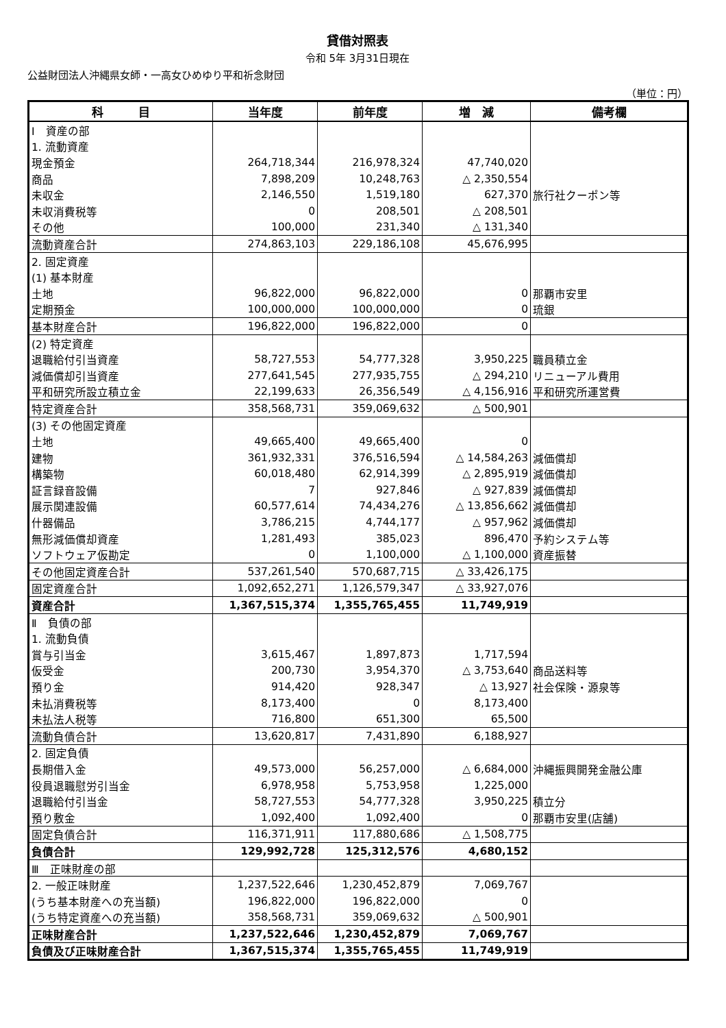貸借対照表
令和 5年 3月31日現在
公益財団法人沖縄県女師・一高女ひめゆり平和祈念財団
（単位：円）
| 科 目 | 当年度 | 前年度 | 増 減 | 備考欄 |
| --- | --- | --- | --- | --- |
| Ⅰ 資産の部 | | | | |
| 1. 流動資産 | | | | |
| 現金預金 | 264,718,344 | 216,978,324 | 47,740,020 | |
| 商品 | 7,898,209 | 10,248,763 | △ 2,350,554 | |
| 未収金 | 2,146,550 | 1,519,180 | 627,370 | 旅行社クーポン等 |
| 未収消費税等 | 0 | 208,501 | △ 208,501 | |
| その他 | 100,000 | 231,340 | △ 131,340 | |
| 流動資産合計 | 274,863,103 | 229,186,108 | 45,676,995 | |
| 2. 固定資産 | | | | |
| (1) 基本財産 | | | | |
| 土地 | 96,822,000 | 96,822,000 | 0 | 那覇市安里 |
| 定期預金 | 100,000,000 | 100,000,000 | 0 | 琉銀 |
| 基本財産合計 | 196,822,000 | 196,822,000 | 0 | |
| (2) 特定資産 | | | | |
| 退職給付引当資産 | 58,727,553 | 54,777,328 | 3,950,225 | 職員積立金 |
| 減価償却引当資産 | 277,641,545 | 277,935,755 | △ 294,210 | リニューアル費用 |
| 平和研究所設立積立金 | 22,199,633 | 26,356,549 | △ 4,156,916 | 平和研究所運営費 |
| 特定資産合計 | 358,568,731 | 359,069,632 | △ 500,901 | |
| (3) その他固定資産 | | | | |
| 土地 | 49,665,400 | 49,665,400 | 0 | |
| 建物 | 361,932,331 | 376,516,594 | △ 14,584,263 | 減価償却 |
| 構築物 | 60,018,480 | 62,914,399 | △ 2,895,919 | 減価償却 |
| 証言録音設備 | 7 | 927,846 | △ 927,839 | 減価償却 |
| 展示関連設備 | 60,577,614 | 74,434,276 | △ 13,856,662 | 減価償却 |
| 什器備品 | 3,786,215 | 4,744,177 | △ 957,962 | 減価償却 |
| 無形減価償却資産 | 1,281,493 | 385,023 | 896,470 | 予約システム等 |
| ソフトウェア仮勘定 | 0 | 1,100,000 | △ 1,100,000 | 資産振替 |
| その他固定資産合計 | 537,261,540 | 570,687,715 | △ 33,426,175 | |
| 固定資産合計 | 1,092,652,271 | 1,126,579,347 | △ 33,927,076 | |
| 資産合計 | 1,367,515,374 | 1,355,765,455 | 11,749,919 | |
| Ⅱ 負債の部 | | | | |
| 1. 流動負債 | | | | |
| 賞与引当金 | 3,615,467 | 1,897,873 | 1,717,594 | |
| 仮受金 | 200,730 | 3,954,370 | △ 3,753,640 | 商品送料等 |
| 預り金 | 914,420 | 928,347 | △ 13,927 | 社会保険・源泉等 |
| 未払消費税等 | 8,173,400 | 0 | 8,173,400 | |
| 未払法人税等 | 716,800 | 651,300 | 65,500 | |
| 流動負債合計 | 13,620,817 | 7,431,890 | 6,188,927 | |
| 2. 固定負債 | | | | |
| 長期借入金 | 49,573,000 | 56,257,000 | △ 6,684,000 | 沖縄振興開発金融公庫 |
| 役員退職慰労引当金 | 6,978,958 | 5,753,958 | 1,225,000 | |
| 退職給付引当金 | 58,727,553 | 54,777,328 | 3,950,225 | 積立分 |
| 預り敷金 | 1,092,400 | 1,092,400 | 0 | 那覇市安里(店舗) |
| 固定負債合計 | 116,371,911 | 117,880,686 | △ 1,508,775 | |
| 負債合計 | 129,992,728 | 125,312,576 | 4,680,152 | |
| Ⅲ 正味財産の部 | | | | |
| 2. 一般正味財産 | 1,237,522,646 | 1,230,452,879 | 7,069,767 | |
| (うち基本財産への充当額) | 196,822,000 | 196,822,000 | 0 | |
| (うち特定資産への充当額) | 358,568,731 | 359,069,632 | △ 500,901 | |
| 正味財産合計 | 1,237,522,646 | 1,230,452,879 | 7,069,767 | |
| 負債及び正味財産合計 | 1,367,515,374 | 1,355,765,455 | 11,749,919 | |